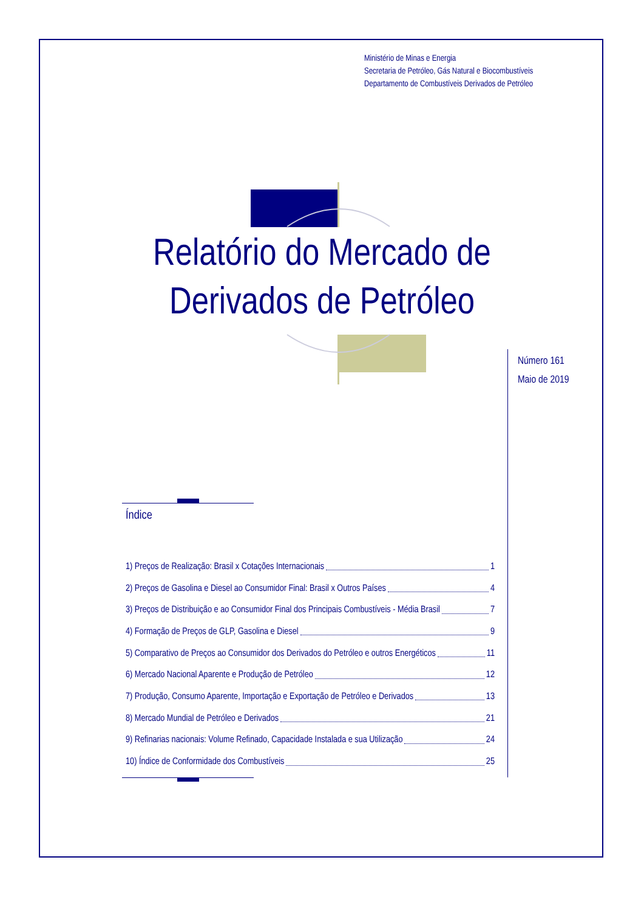Ministério de Minas e Energia
Secretaria de Petróleo, Gás Natural e Biocombustíveis
Departamento de Combustíveis Derivados de Petróleo
Relatório do Mercado de
Derivados de Petróleo
Número 161
Maio de 2019
Índice
1) Preços de Realização: Brasil x Cotações Internacionais 1
2) Preços de Gasolina e Diesel ao Consumidor Final: Brasil x Outros Países 4
3) Preços de Distribuição e ao Consumidor Final dos Principais Combustíveis - Média Brasil 7
4) Formação de Preços de GLP, Gasolina e Diesel 9
5) Comparativo de Preços ao Consumidor dos Derivados do Petróleo e outros Energéticos 11
6) Mercado Nacional Aparente e Produção de Petróleo 12
7) Produção, Consumo Aparente, Importação e Exportação de Petróleo e Derivados 13
8) Mercado Mundial de Petróleo e Derivados 21
9) Refinarias nacionais: Volume Refinado, Capacidade Instalada e sua Utilização 24
10) Índice de Conformidade dos Combustíveis 25